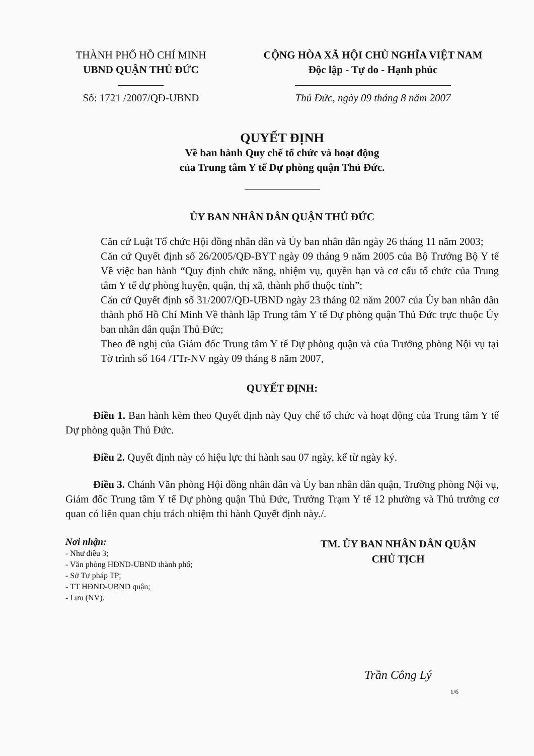THÀNH PHỐ HỒ CHÍ MINH
UBND QUẬN THỦ ĐỨC
Số: 1721 /2007/QĐ-UBND
CỘNG HÒA XÃ HỘI CHỦ NGHĨA VIỆT NAM
Độc lập - Tự do - Hạnh phúc
Thủ Đức, ngày 09 tháng 8 năm 2007
QUYẾT ĐỊNH
Về ban hành Quy chế tổ chức và hoạt động
của Trung tâm Y tế Dự phòng quận Thủ Đức.
ỦY BAN NHÂN DÂN QUẬN THỦ ĐỨC
Căn cứ Luật Tổ chức Hội đồng nhân dân và Ủy ban nhân dân ngày 26 tháng 11 năm 2003;
Căn cứ Quyết định số 26/2005/QĐ-BYT ngày 09 tháng 9 năm 2005 của Bộ Trưởng Bộ Y tế Về việc ban hành “Quy định chức năng, nhiệm vụ, quyền hạn và cơ cấu tổ chức của Trung tâm Y tế dự phòng huyện, quận, thị xã, thành phố thuộc tỉnh”;
Căn cứ Quyết định số 31/2007/QĐ-UBND ngày 23 tháng 02 năm 2007 của Ủy ban nhân dân thành phố Hồ Chí Minh Về thành lập Trung tâm Y tế Dự phòng quận Thủ Đức trực thuộc Ủy ban nhân dân quận Thủ Đức;
Theo đề nghị của Giám đốc Trung tâm Y tế Dự phòng quận và của Trưởng phòng Nội vụ tại Tờ trình số 164 /TTr-NV ngày 09 tháng 8 năm 2007,
QUYẾT ĐỊNH:
Điều 1. Ban hành kèm theo Quyết định này Quy chế tổ chức và hoạt động của Trung tâm Y tế Dự phòng quận Thủ Đức.
Điều 2. Quyết định này có hiệu lực thi hành sau 07 ngày, kể từ ngày ký.
Điều 3. Chánh Văn phòng Hội đồng nhân dân và Ủy ban nhân dân quận, Trưởng phòng Nội vụ, Giám đốc Trung tâm Y tế Dự phòng quận Thủ Đức, Trưởng Trạm Y tế 12 phường và Thủ trưởng cơ quan có liên quan chịu trách nhiệm thi hành Quyết định này./.
Nơi nhận:
- Như điều 3;
- Văn phòng HĐND-UBND thành phố;
- Sở Tư pháp TP;
- TT HĐND-UBND quận;
- Lưu (NV).
TM. ỦY BAN NHÂN DÂN QUẬN
CHỦ TỊCH
Trần Công Lý
1/6